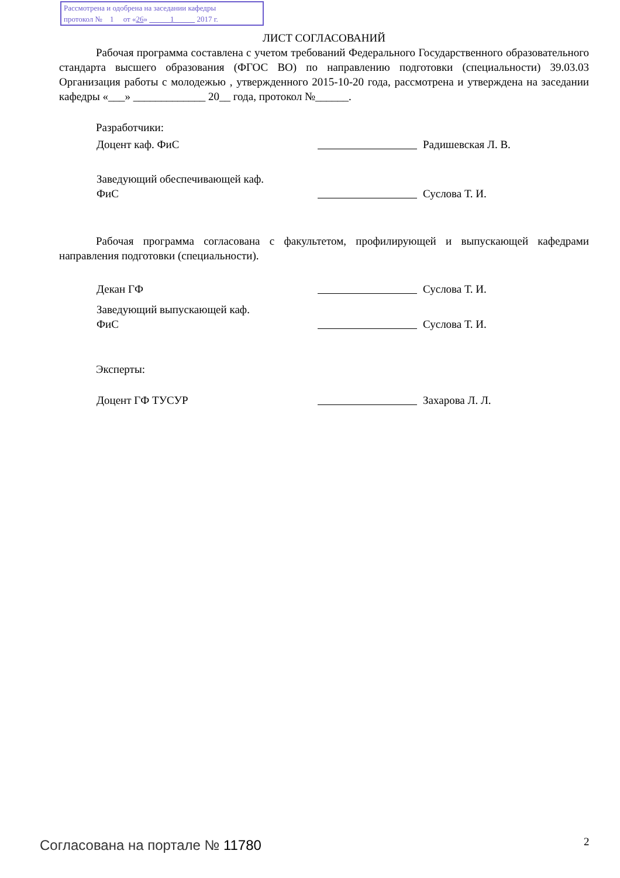Рассмотрена и одобрена на заседании кафедры
протокол № 1 от «26» 1 2017 г.
ЛИСТ СОГЛАСОВАНИЙ
Рабочая программа составлена с учетом требований Федерального Государственного образовательного стандарта высшего образования (ФГОС ВО) по направлению подготовки (специальности) 39.03.03 Организация работы с молодежью , утвержденного 2015-10-20 года, рассмотрена и утверждена на заседании кафедры «___» _____________ 20__ года, протокол №______.
Разработчики:
Доцент каф. ФиС Радишевская Л. В.
Заведующий обеспечивающей каф.
ФиС Суслова Т. И.
Рабочая программа согласована с факультетом, профилирующей и выпускающей кафедрами направления подготовки (специальности).
Декан ГФ Суслова Т. И.
Заведующий выпускающей каф.
ФиС Суслова Т. И.
Эксперты:
Доцент ГФ ТУСУР Захарова Л. Л.
Согласована на портале № 11780 2